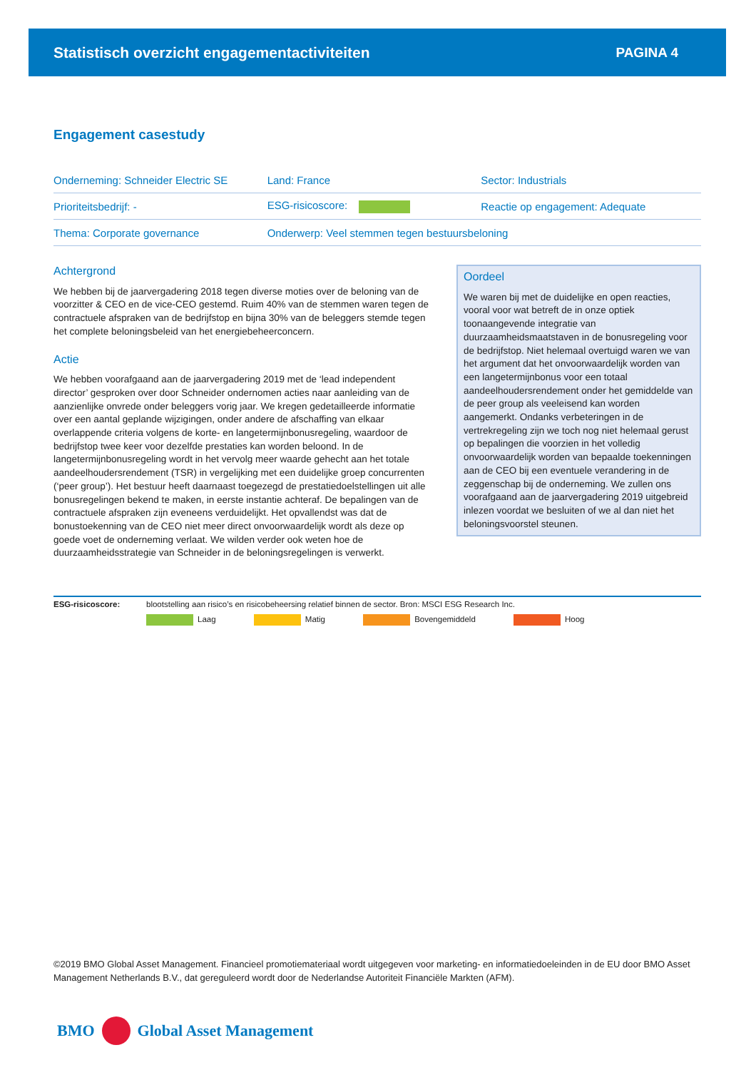Statistisch overzicht engagementactiviteiten PAGINA 4
Engagement casestudy
| Onderneming: Schneider Electric SE | Land: France | Sector: Industrials |
| Prioriteitsbedrijf: - | ESG-risicoscore: | Reactie op engagement: Adequate |
| Thema: Corporate governance | Onderwerp: Veel stemmen tegen bestuursbeloning | |
Achtergrond
We hebben bij de jaarvergadering 2018 tegen diverse moties over de beloning van de voorzitter & CEO en de vice-CEO gestemd. Ruim 40% van de stemmen waren tegen de contractuele afspraken van de bedrijfstop en bijna 30% van de beleggers stemde tegen het complete beloningsbeleid van het energiebeheerconcern.
Actie
We hebben voorafgaand aan de jaarvergadering 2019 met de ‘lead independent director’ gesproken over door Schneider ondernomen acties naar aanleiding van de aanzienlijke onvrede onder beleggers vorig jaar. We kregen gedetailleerde informatie over een aantal geplande wijzigingen, onder andere de afschaffing van elkaar overlappende criteria volgens de korte- en langetermijnbonusregeling, waardoor de bedrijfstop twee keer voor dezelfde prestaties kan worden beloond. In de langetermijnbonusregeling wordt in het vervolg meer waarde gehecht aan het totale aandeelhoudersrendement (TSR) in vergelijking met een duidelijke groep concurrenten (‘peer group’). Het bestuur heeft daarnaast toegezegd de prestatiedoelstellingen uit alle bonusregelingen bekend te maken, in eerste instantie achteraf. De bepalingen van de contractuele afspraken zijn eveneens verduidelijkt. Het opvallendst was dat de bonustoekenning van de CEO niet meer direct onvoorwaardelijk wordt als deze op goede voet de onderneming verlaat. We wilden verder ook weten hoe de duurzaamheidsstrategie van Schneider in de beloningsregelingen is verwerkt.
Oordeel
We waren bij met de duidelijke en open reacties, vooral voor wat betreft de in onze optiek toonaangevende integratie van duurzaamheidsmaatstaven in de bonusregeling voor de bedrijfstop. Niet helemaal overtuigd waren we van het argument dat het onvoorwaardelijk worden van een langetermijnbonus voor een totaal aandeelhoudersrendement onder het gemiddelde van de peer group als veeleisend kan worden aangemerkt. Ondanks verbeteringen in de vertrekregeling zijn we toch nog niet helemaal gerust op bepalingen die voorzien in het volledig onvoorwaardelijk worden van bepaalde toekenningen aan de CEO bij een eventuele verandering in de zeggenschap bij de onderneming. We zullen ons voorafgaand aan de jaarvergadering 2019 uitgebreid inlezen voordat we besluiten of we al dan niet het beloningsvoorstel steunen.
ESG-risicoscore: blootstelling aan risico’s en risicobeheersing relatief binnen de sector. Bron: MSCI ESG Research Inc.
Laag Matig Bovengemiddeld Hoog
©2019 BMO Global Asset Management. Financieel promotiemateriaal wordt uitgegeven voor marketing- en informatiedoeleinden in de EU door BMO Asset Management Netherlands B.V., dat gereguleerd wordt door de Nederlandse Autoriteit Financiële Markten (AFM).
BMO Global Asset Management